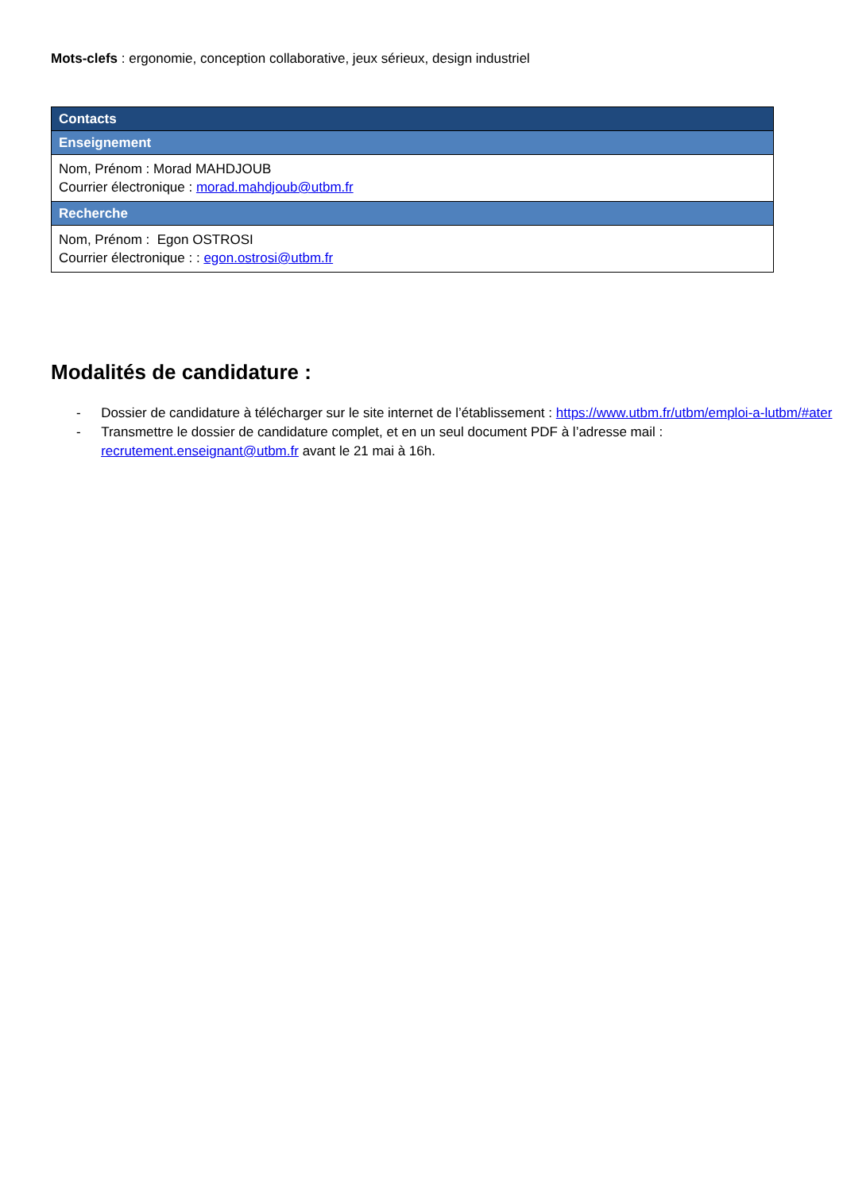Mots-clefs : ergonomie, conception collaborative, jeux sérieux, design industriel
| Contacts |
| Enseignement |
| Nom, Prénom : Morad MAHDJOUB Courrier électronique : morad.mahdjoub@utbm.fr |
| Recherche |
| Nom, Prénom : Egon OSTROSI Courrier électronique : : egon.ostrosi@utbm.fr |
Modalités de candidature :
- Dossier de candidature à télécharger sur le site internet de l’établissement : https://www.utbm.fr/utbm/emploi-a-lutbm/#ater
- Transmettre le dossier de candidature complet, et en un seul document PDF à l’adresse mail : recrutement.enseignant@utbm.fr avant le 21 mai à 16h.